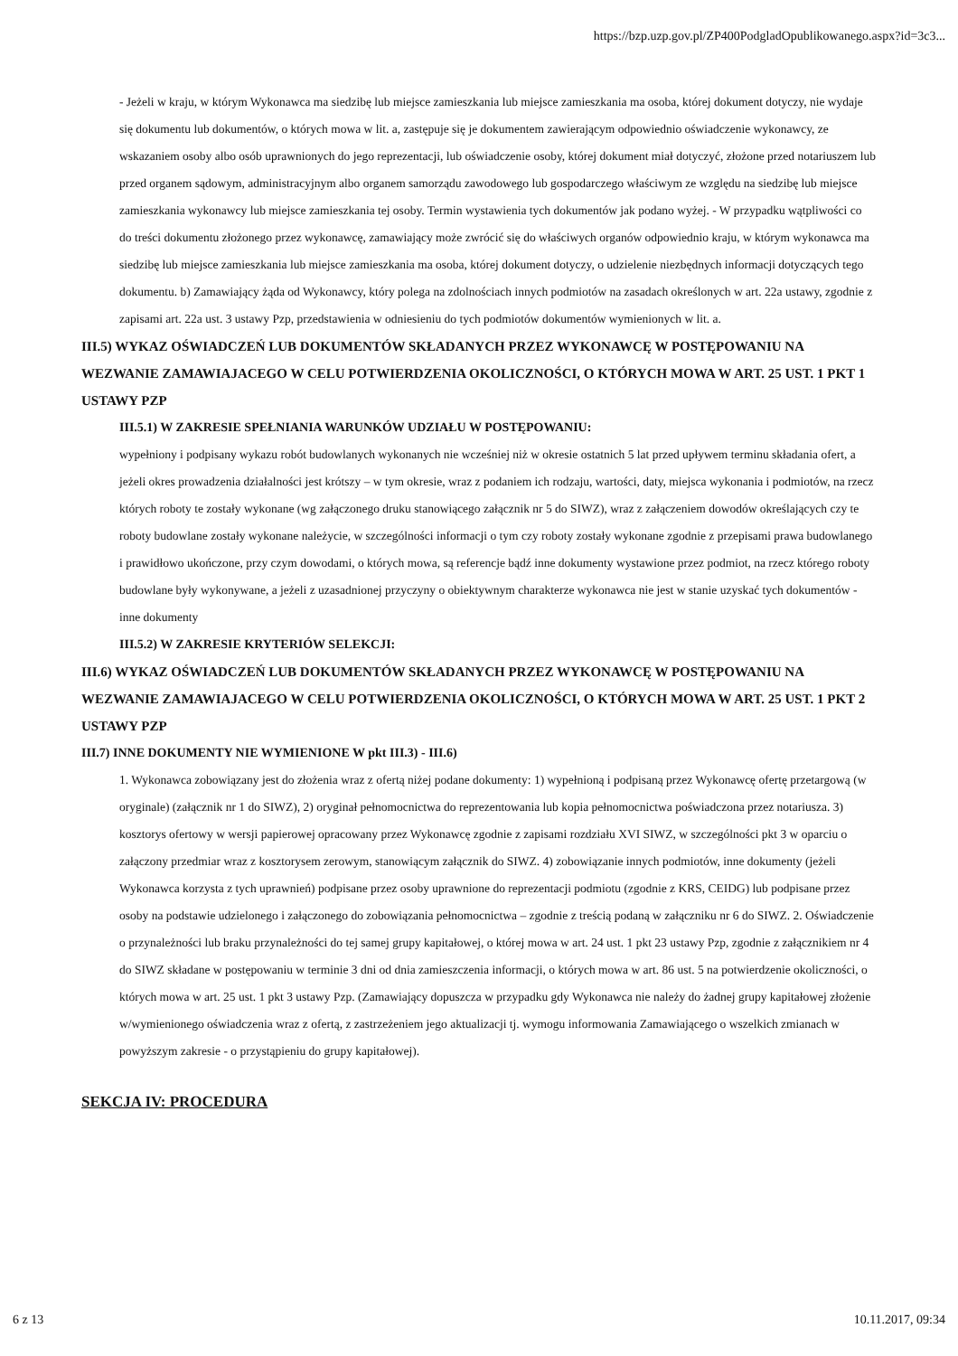https://bzp.uzp.gov.pl/ZP400PodgladOpublikowanego.aspx?id=3c3...
- Jeżeli w kraju, w którym Wykonawca ma siedzibę lub miejsce zamieszkania lub miejsce zamieszkania ma osoba, której dokument dotyczy, nie wydaje się dokumentu lub dokumentów, o których mowa w lit. a, zastępuje się je dokumentem zawierającym odpowiednio oświadczenie wykonawcy, ze wskazaniem osoby albo osób uprawnionych do jego reprezentacji, lub oświadczenie osoby, której dokument miał dotyczyć, złożone przed notariuszem lub przed organem sądowym, administracyjnym albo organem samorządu zawodowego lub gospodarczego właściwym ze względu na siedzibę lub miejsce zamieszkania wykonawcy lub miejsce zamieszkania tej osoby. Termin wystawienia tych dokumentów jak podano wyżej. - W przypadku wątpliwości co do treści dokumentu złożonego przez wykonawcę, zamawiający może zwrócić się do właściwych organów odpowiednio kraju, w którym wykonawca ma siedzibę lub miejsce zamieszkania lub miejsce zamieszkania ma osoba, której dokument dotyczy, o udzielenie niezbędnych informacji dotyczących tego dokumentu. b) Zamawiający żąda od Wykonawcy, który polega na zdolnościach innych podmiotów na zasadach określonych w art. 22a ustawy, zgodnie z zapisami art. 22a ust. 3 ustawy Pzp, przedstawienia w odniesieniu do tych podmiotów dokumentów wymienionych w lit. a.
III.5) WYKAZ OŚWIADCZEŃ LUB DOKUMENTÓW SKŁADANYCH PRZEZ WYKONAWCĘ W POSTĘPOWANIU NA WEZWANIE ZAMAWIAJACEGO W CELU POTWIERDZENIA OKOLICZNOŚCI, O KTÓRYCH MOWA W ART. 25 UST. 1 PKT 1 USTAWY PZP
III.5.1) W ZAKRESIE SPEŁNIANIA WARUNKÓW UDZIAŁU W POSTĘPOWANIU:
wypełniony i podpisany wykazu robót budowlanych wykonanych nie wcześniej niż w okresie ostatnich 5 lat przed upływem terminu składania ofert, a jeżeli okres prowadzenia działalności jest krótszy – w tym okresie, wraz z podaniem ich rodzaju, wartości, daty, miejsca wykonania i podmiotów, na rzecz których roboty te zostały wykonane (wg załączonego druku stanowiącego załącznik nr 5 do SIWZ), wraz z załączeniem dowodów określających czy te roboty budowlane zostały wykonane należycie, w szczególności informacji o tym czy roboty zostały wykonane zgodnie z przepisami prawa budowlanego i prawidłowo ukończone, przy czym dowodami, o których mowa, są referencje bądź inne dokumenty wystawione przez podmiot, na rzecz którego roboty budowlane były wykonywane, a jeżeli z uzasadnionej przyczyny o obiektywnym charakterze wykonawca nie jest w stanie uzyskać tych dokumentów - inne dokumenty
III.5.2) W ZAKRESIE KRYTERIÓW SELEKCJI:
III.6) WYKAZ OŚWIADCZEŃ LUB DOKUMENTÓW SKŁADANYCH PRZEZ WYKONAWCĘ W POSTĘPOWANIU NA WEZWANIE ZAMAWIAJACEGO W CELU POTWIERDZENIA OKOLICZNOŚCI, O KTÓRYCH MOWA W ART. 25 UST. 1 PKT 2 USTAWY PZP
III.7) INNE DOKUMENTY NIE WYMIENIONE W pkt III.3) - III.6)
1. Wykonawca zobowiązany jest do złożenia wraz z ofertą niżej podane dokumenty: 1) wypełnioną i podpisaną przez Wykonawcę ofertę przetargową (w oryginale) (załącznik nr 1 do SIWZ), 2) oryginał pełnomocnictwa do reprezentowania lub kopia pełnomocnictwa poświadczona przez notariusza. 3) kosztorys ofertowy w wersji papierowej opracowany przez Wykonawcę zgodnie z zapisami rozdziału XVI SIWZ, w szczególności pkt 3 w oparciu o załączony przedmiar wraz z kosztorysem zerowym, stanowiącym załącznik do SIWZ. 4) zobowiązanie innych podmiotów, inne dokumenty (jeżeli Wykonawca korzysta z tych uprawnień) podpisane przez osoby uprawnione do reprezentacji podmiotu (zgodnie z KRS, CEIDG) lub podpisane przez osoby na podstawie udzielonego i załączonego do zobowiązania pełnomocnictwa – zgodnie z treścią podaną w załączniku nr 6 do SIWZ. 2. Oświadczenie o przynależności lub braku przynależności do tej samej grupy kapitałowej, o której mowa w art. 24 ust. 1 pkt 23 ustawy Pzp, zgodnie z załącznikiem nr 4 do SIWZ składane w postępowaniu w terminie 3 dni od dnia zamieszczenia informacji, o których mowa w art. 86 ust. 5 na potwierdzenie okoliczności, o których mowa w art. 25 ust. 1 pkt 3 ustawy Pzp. (Zamawiający dopuszcza w przypadku gdy Wykonawca nie należy do żadnej grupy kapitałowej złożenie w/wymienionego oświadczenia wraz z ofertą, z zastrzeżeniem jego aktualizacji tj. wymogu informowania Zamawiającego o wszelkich zmianach w powyższym zakresie - o przystąpieniu do grupy kapitałowej).
SEKCJA IV: PROCEDURA
6 z 13 10.11.2017, 09:34